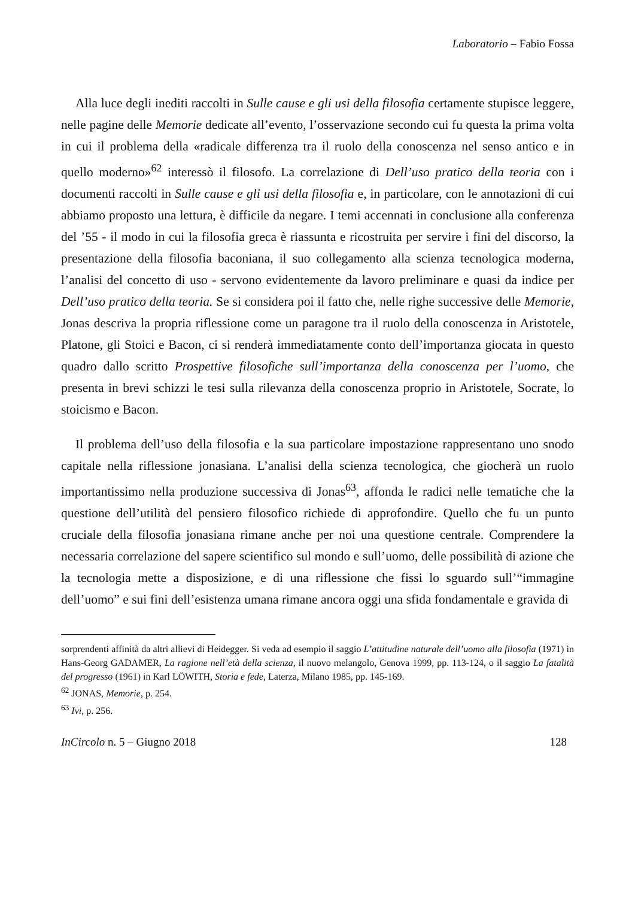Laboratorio – Fabio Fossa
Alla luce degli inediti raccolti in Sulle cause e gli usi della filosofia certamente stupisce leggere, nelle pagine delle Memorie dedicate all’evento, l’osservazione secondo cui fu questa la prima volta in cui il problema della «radicale differenza tra il ruolo della conoscenza nel senso antico e in quello moderno»<sup>62</sup> interessò il filosofo. La correlazione di Dell’uso pratico della teoria con i documenti raccolti in Sulle cause e gli usi della filosofia e, in particolare, con le annotazioni di cui abbiamo proposto una lettura, è difficile da negare. I temi accennati in conclusione alla conferenza del ’55 - il modo in cui la filosofia greca è riassunta e ricostruita per servire i fini del discorso, la presentazione della filosofia baconiana, il suo collegamento alla scienza tecnologica moderna, l’analisi del concetto di uso - servono evidentemente da lavoro preliminare e quasi da indice per Dell’uso pratico della teoria. Se si considera poi il fatto che, nelle righe successive delle Memorie, Jonas descriva la propria riflessione come un paragone tra il ruolo della conoscenza in Aristotele, Platone, gli Stoici e Bacon, ci si renderà immediatamente conto dell’importanza giocata in questo quadro dallo scritto Prospettive filosofiche sull’importanza della conoscenza per l’uomo, che presenta in brevi schizzi le tesi sulla rilevanza della conoscenza proprio in Aristotele, Socrate, lo stoicismo e Bacon.
Il problema dell’uso della filosofia e la sua particolare impostazione rappresentano uno snodo capitale nella riflessione jonasiana. L’analisi della scienza tecnologica, che giocherà un ruolo importantissimo nella produzione successiva di Jonas<sup>63</sup>, affonda le radici nelle tematiche che la questione dell’utilità del pensiero filosofico richiede di approfondire. Quello che fu un punto cruciale della filosofia jonasiana rimane anche per noi una questione centrale. Comprendere la necessaria correlazione del sapere scientifico sul mondo e sull’uomo, delle possibilità di azione che la tecnologia mette a disposizione, e di una riflessione che fissi lo sguardo sull’“immagine dell’uomo” e sui fini dell’esistenza umana rimane ancora oggi una sfida fondamentale e gravida di
sorprendenti affinità da altri allievi di Heidegger. Si veda ad esempio il saggio L’attitudine naturale dell’uomo alla filosofia (1971) in Hans-Georg GADAMER, La ragione nell’età della scienza, il nuovo melangolo, Genova 1999, pp. 113-124, o il saggio La fatalità del progresso (1961) in Karl LÖWITH, Storia e fede, Laterza, Milano 1985, pp. 145-169.
<sup>62</sup> JONAS, Memorie, p. 254.
<sup>63</sup> Ivi, p. 256.
InCircolo n. 5 – Giugno 2018 128